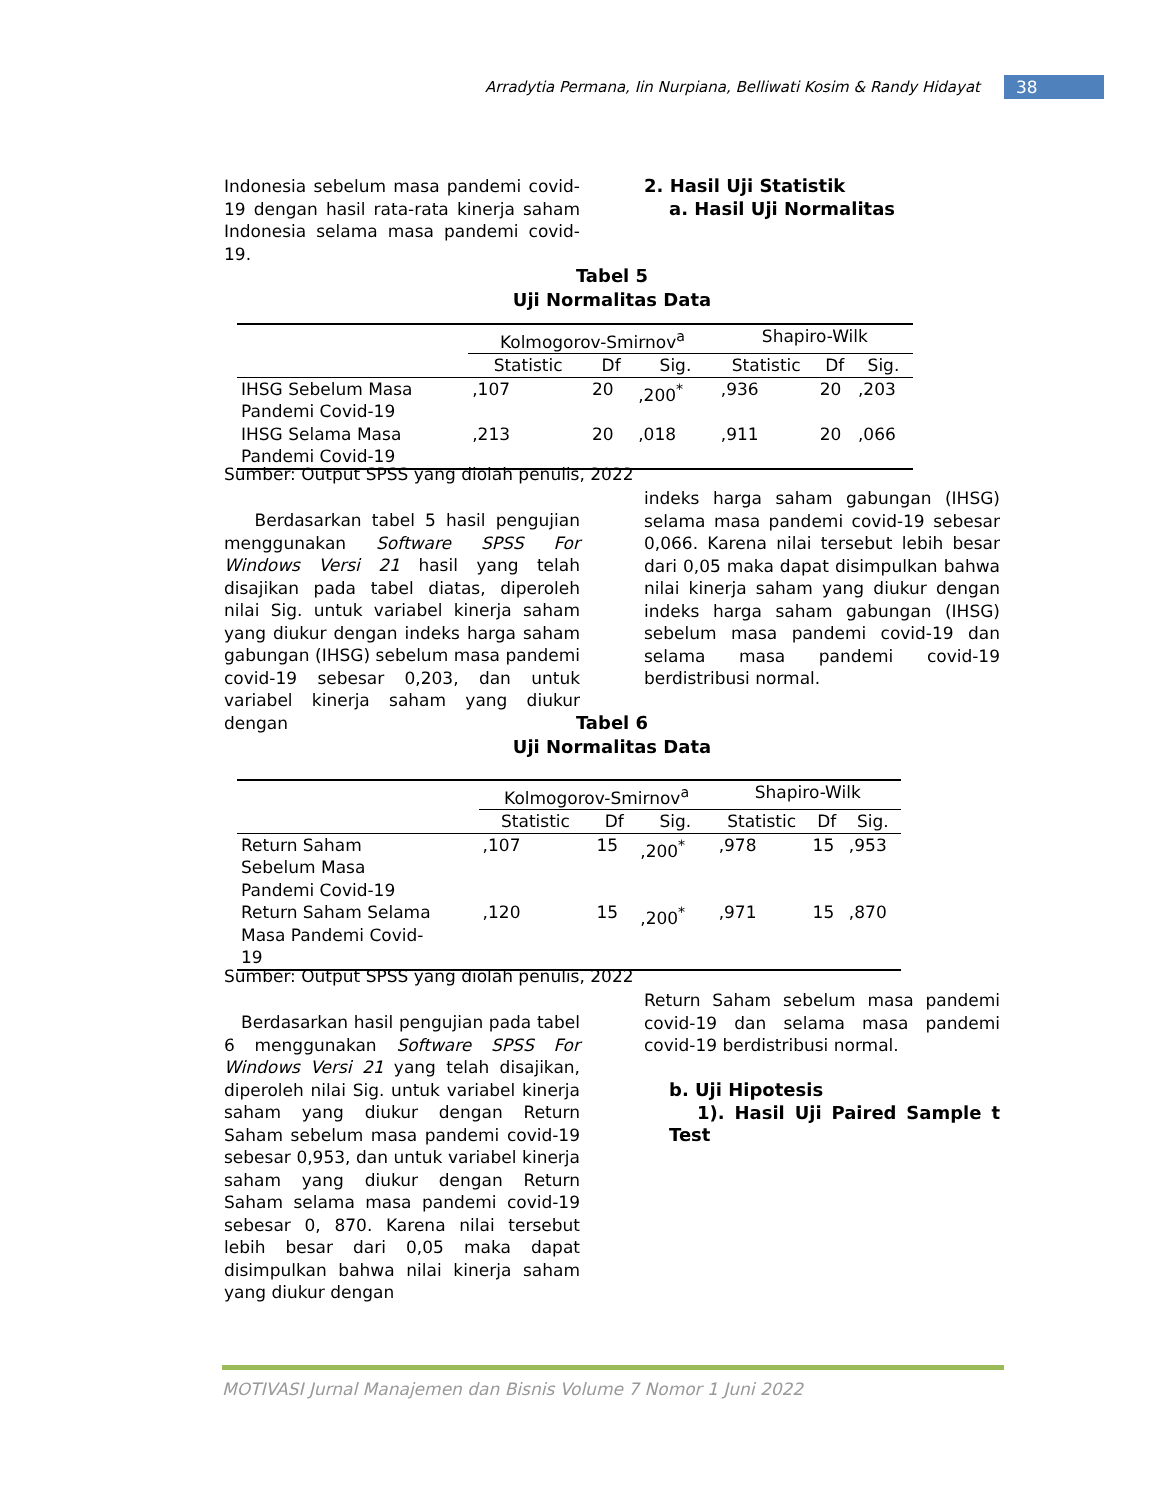Arradytia Permana, Iin Nurpiana, Belliwati Kosim & Randy Hidayat
38
Indonesia sebelum masa pandemi covid-19 dengan hasil rata-rata kinerja saham Indonesia selama masa pandemi covid-19.
2. Hasil Uji Statistik
a. Hasil Uji Normalitas
Tabel 5
Uji Normalitas Data
| | Kolmogorov-Smirnov<sup>a</sup> | | | Shapiro-Wilk | | |
| --- | --- | --- | --- | --- | --- | --- |
| | Statistic | Df | Sig. | Statistic | Df | Sig. |
| IHSG Sebelum Masa Pandemi Covid-19 | ,107 | 20 | ,200<sup>*</sup> | ,936 | 20 | ,203 |
| IHSG Selama Masa Pandemi Covid-19 | ,213 | 20 | ,018 | ,911 | 20 | ,066 |
Sumber: Output SPSS yang diolah penulis, 2022
Berdasarkan tabel 5 hasil pengujian menggunakan Software SPSS For Windows Versi 21 hasil yang telah disajikan pada tabel diatas, diperoleh nilai Sig. untuk variabel kinerja saham yang diukur dengan indeks harga saham gabungan (IHSG) sebelum masa pandemi covid-19 sebesar 0,203, dan untuk variabel kinerja saham yang diukur dengan
indeks harga saham gabungan (IHSG) selama masa pandemi covid-19 sebesar 0,066. Karena nilai tersebut lebih besar dari 0,05 maka dapat disimpulkan bahwa nilai kinerja saham yang diukur dengan indeks harga saham gabungan (IHSG) sebelum masa pandemi covid-19 dan selama masa pandemi covid-19 berdistribusi normal.
Tabel 6
Uji Normalitas Data
| | Kolmogorov-Smirnov<sup>a</sup> | | | Shapiro-Wilk | | |
| --- | --- | --- | --- | --- | --- | --- |
| | Statistic | Df | Sig. | Statistic | Df | Sig. |
| Return Saham Sebelum Masa Pandemi Covid-19 | ,107 | 15 | ,200<sup>*</sup> | ,978 | 15 | ,953 |
| Return Saham Selama Masa Pandemi Covid- 19 | ,120 | 15 | ,200<sup>*</sup> | ,971 | 15 | ,870 |
Sumber: Output SPSS yang diolah penulis, 2022
Berdasarkan hasil pengujian pada tabel 6 menggunakan Software SPSS For Windows Versi 21 yang telah disajikan, diperoleh nilai Sig. untuk variabel kinerja saham yang diukur dengan Return Saham sebelum masa pandemi covid-19 sebesar 0,953, dan untuk variabel kinerja saham yang diukur dengan Return Saham selama masa pandemi covid-19 sebesar 0, 870. Karena nilai tersebut lebih besar dari 0,05 maka dapat disimpulkan bahwa nilai kinerja saham yang diukur dengan
Return Saham sebelum masa pandemi covid-19 dan selama masa pandemi covid-19 berdistribusi normal.
b. Uji Hipotesis
1). Hasil Uji Paired Sample t Test
MOTIVASI Jurnal Manajemen dan Bisnis Volume 7 Nomor 1 Juni 2022